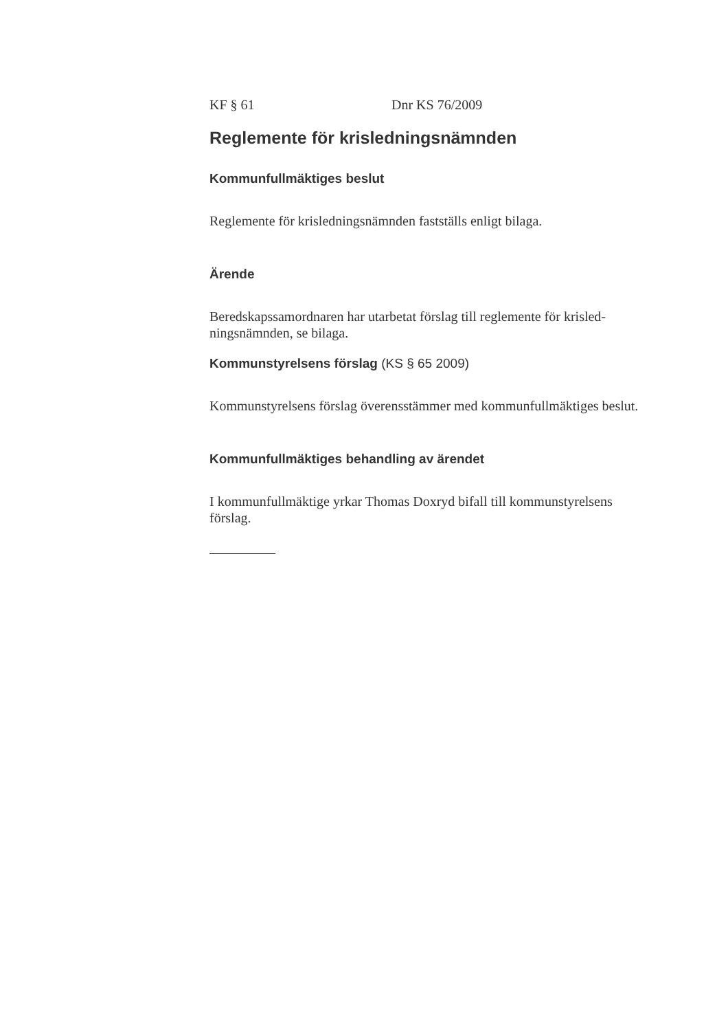KF § 61 Dnr KS 76/2009
Reglemente för krisledningsnämnden
Kommunfullmäktiges beslut
Reglemente för krisledningsnämnden fastställs enligt bilaga.
Ärende
Beredskapssamordnaren har utarbetat förslag till reglemente för krisled-
ningsnämnden, se bilaga.
Kommunstyrelsens förslag (KS § 65 2009)
Kommunstyrelsens förslag överensstämmer med kommunfullmäktiges beslut.
Kommunfullmäktiges behandling av ärendet
I kommunfullmäktige yrkar Thomas Doxryd bifall till kommunstyrelsens
förslag.